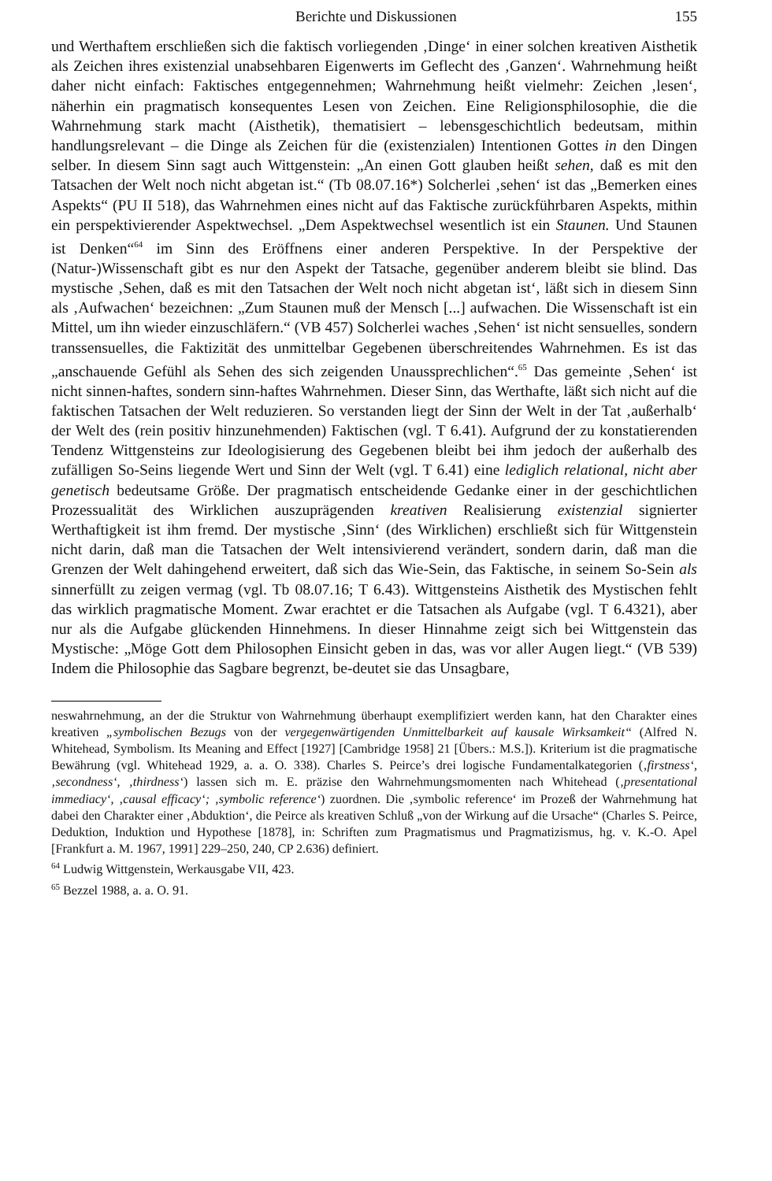Berichte und Diskussionen 155
und Werthaftem erschließen sich die faktisch vorliegenden ‚Dinge‘ in einer solchen kreativen Aisthetik als Zeichen ihres existenzial unabsehbaren Eigenwerts im Geflecht des ‚Ganzen‘. Wahrnehmung heißt daher nicht einfach: Faktisches entgegennehmen; Wahrnehmung heißt vielmehr: Zeichen ‚lesen‘, näherhin ein pragmatisch konsequentes Lesen von Zeichen. Eine Religionsphilosophie, die die Wahrnehmung stark macht (Aisthetik), thematisiert – lebensgeschichtlich bedeutsam, mithin handlungsrelevant – die Dinge als Zeichen für die (existenzialen) Intentionen Gottes in den Dingen selber. In diesem Sinn sagt auch Wittgenstein: „An einen Gott glauben heißt sehen, daß es mit den Tatsachen der Welt noch nicht abgetan ist.“ (Tb 08.07.16*) Solcherlei ‚sehen‘ ist das „Bemerken eines Aspekts“ (PU II 518), das Wahrnehmen eines nicht auf das Faktische zurückführbaren Aspekts, mithin ein perspektivierender Aspektwechsel. „Dem Aspektwechsel wesentlich ist ein Staunen. Und Staunen ist Denken“<sup>64</sup> im Sinn des Eröffnens einer anderen Perspektive. In der Perspektive der (Natur-)Wissenschaft gibt es nur den Aspekt der Tatsache, gegenüber anderem bleibt sie blind. Das mystische ‚Sehen, daß es mit den Tatsachen der Welt noch nicht abgetan ist‘, läßt sich in diesem Sinn als ‚Aufwachen‘ bezeichnen: „Zum Staunen muß der Mensch [...] aufwachen. Die Wissenschaft ist ein Mittel, um ihn wieder einzuschläfern.“ (VB 457) Solcherlei waches ‚Sehen‘ ist nicht sensuelles, sondern transsensuelles, die Faktizität des unmittelbar Gegebenen überschreitendes Wahrnehmen. Es ist das „anschauende Gefühl als Sehen des sich zeigenden Unaussprechlichen“.<sup>65</sup> Das gemeinte ‚Sehen‘ ist nicht sinnen-haftes, sondern sinn-haftes Wahrnehmen. Dieser Sinn, das Werthafte, läßt sich nicht auf die faktischen Tatsachen der Welt reduzieren. So verstanden liegt der Sinn der Welt in der Tat ‚außerhalb‘ der Welt des (rein positiv hinzunehmenden) Faktischen (vgl. T 6.41). Aufgrund der zu konstatierenden Tendenz Wittgensteins zur Ideologisierung des Gegebenen bleibt bei ihm jedoch der außerhalb des zufälligen So-Seins liegende Wert und Sinn der Welt (vgl. T 6.41) eine lediglich relational, nicht aber genetisch bedeutsame Größe. Der pragmatisch entscheidende Gedanke einer in der geschichtlichen Prozessualität des Wirklichen auszuprägenden kreativen Realisierung existenzial signierter Werthaftigkeit ist ihm fremd. Der mystische ‚Sinn‘ (des Wirklichen) erschließt sich für Wittgenstein nicht darin, daß man die Tatsachen der Welt intensivierend verändert, sondern darin, daß man die Grenzen der Welt dahingehend erweitert, daß sich das Wie-Sein, das Faktische, in seinem So-Sein als sinnerfüllt zu zeigen vermag (vgl. Tb 08.07.16; T 6.43). Wittgensteins Aisthetik des Mystischen fehlt das wirklich pragmatische Moment. Zwar erachtet er die Tatsachen als Aufgabe (vgl. T 6.4321), aber nur als die Aufgabe glückenden Hinnehmens. In dieser Hinnahme zeigt sich bei Wittgenstein das Mystische: „Möge Gott dem Philosophen Einsicht geben in das, was vor aller Augen liegt.“ (VB 539) Indem die Philosophie das Sagbare begrenzt, be-deutet sie das Unsagbare,
neswahrnehmung, an der die Struktur von Wahrnehmung überhaupt exemplifiziert werden kann, hat den Charakter eines kreativen „symbolischen Bezugs von der vergegenwärtigenden Unmittelbarkeit auf kausale Wirksamkeit“ (Alfred N. Whitehead, Symbolism. Its Meaning and Effect [1927] [Cambridge 1958] 21 [Übers.: M.S.]). Kriterium ist die pragmatische Bewährung (vgl. Whitehead 1929, a. a. O. 338). Charles S. Peirce’s drei logische Fundamentalkategorien (‚firstness‘, ‚secondness‘, ‚thirdness‘) lassen sich m. E. präzise den Wahrnehmungsmomenten nach Whitehead (‚presentational immediacy‘, ‚causal efficacy‘; ‚symbolic reference‘) zuordnen. Die ‚symbolic reference‘ im Prozeß der Wahrnehmung hat dabei den Charakter einer ‚Abduktion‘, die Peirce als kreativen Schluß „von der Wirkung auf die Ursache“ (Charles S. Peirce, Deduktion, Induktion und Hypothese [1878], in: Schriften zum Pragmatismus und Pragmatizismus, hg. v. K.-O. Apel [Frankfurt a. M. 1967, 1991] 229–250, 240, CP 2.636) definiert.
<sup>64</sup> Ludwig Wittgenstein, Werkausgabe VII, 423.
<sup>65</sup> Bezzel 1988, a. a. O. 91.